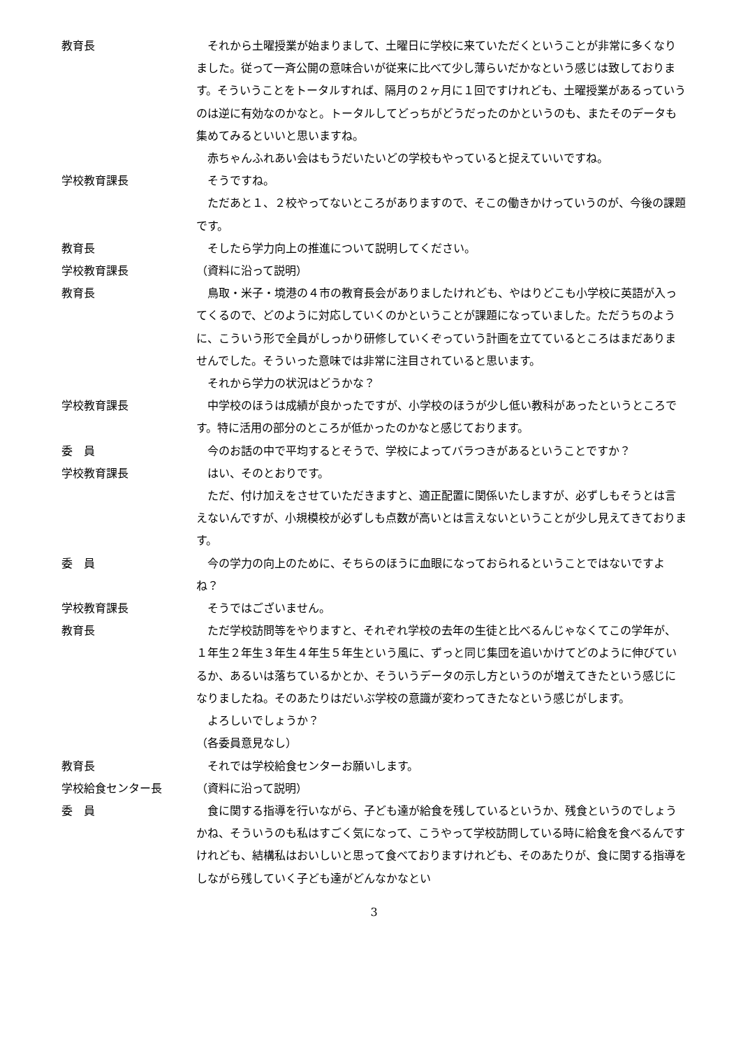教育長 それから土曜授業が始まりまして、土曜日に学校に来ていただくということが非常に多くなりました。従って一斉公開の意味合いが従来に比べて少し薄らいだかなという感じは致しております。そういうことをトータルすれば、隔月の２ヶ月に１回ですけれども、土曜授業があるっていうのは逆に有効なのかなと。トータルしてどっちがどうだったのかというのも、またそのデータも集めてみるといいと思いますね。
赤ちゃんふれあい会はもうだいたいどの学校もやっていると捉えていいですね。
学校教育課長 そうですね。
ただあと１、２校やってないところがありますので、そこの働きかけっていうのが、今後の課題です。
教育長 そしたら学力向上の推進について説明してください。
学校教育課長 （資料に沿って説明）
教育長 鳥取・米子・境港の４市の教育長会がありましたけれども、やはりどこも小学校に英語が入ってくるので、どのように対応していくのかということが課題になっていました。ただうちのように、こういう形で全員がしっかり研修していくぞっていう計画を立てているところはまだありませんでした。そういった意味では非常に注目されていると思います。
それから学力の状況はどうかな？
学校教育課長 中学校のほうは成績が良かったですが、小学校のほうが少し低い教科があったというところです。特に活用の部分のところが低かったのかなと感じております。
委　員 今のお話の中で平均するとそうで、学校によってバラつきがあるということですか？
学校教育課長 はい、そのとおりです。
ただ、付け加えをさせていただきますと、適正配置に関係いたしますが、必ずしもそうとは言えないんですが、小規模校が必ずしも点数が高いとは言えないということが少し見えてきております。
委　員 今の学力の向上のために、そちらのほうに血眼になっておられるということではないですよね？
学校教育課長 そうではございません。
教育長 ただ学校訪問等をやりますと、それぞれ学校の去年の生徒と比べるんじゃなくてこの学年が、１年生２年生３年生４年生５年生という風に、ずっと同じ集団を追いかけてどのように伸びているか、あるいは落ちているかとか、そういうデータの示し方というのが増えてきたという感じになりましたね。そのあたりはだいぶ学校の意識が変わってきたなという感じがします。
よろしいでしょうか？
（各委員意見なし）
教育長 それでは学校給食センターお願いします。
学校給食センター長 （資料に沿って説明）
委　員 食に関する指導を行いながら、子ども達が給食を残しているというか、残食というのでしょうかね、そういうのも私はすごく気になって、こうやって学校訪問している時に給食を食べるんですけれども、結構私はおいしいと思って食べておりますけれども、そのあたりが、食に関する指導をしながら残していく子ども達がどんなかなとい
3